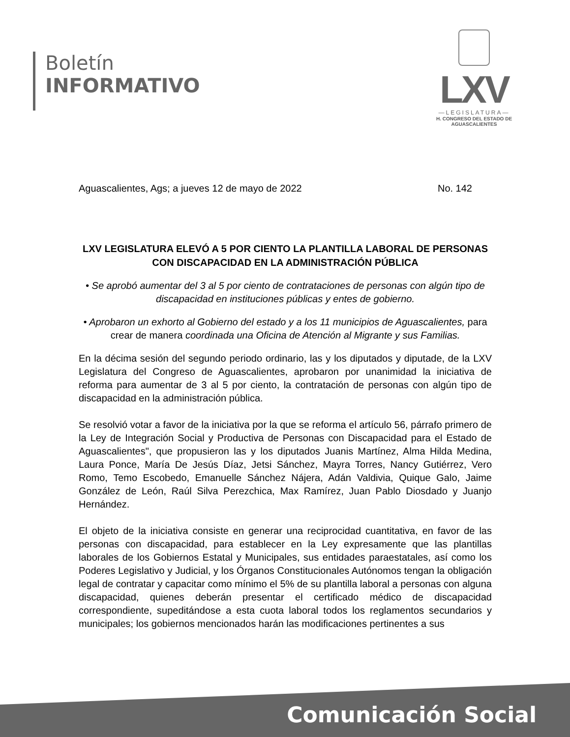Boletín
INFORMATIVO
LXV
—LEGISLATURA—
H. CONGRESO DEL ESTADO DE
AGUASCALIENTES
Aguascalientes, Ags; a jueves 12 de mayo de 2022 No. 142
LXV LEGISLATURA ELEVÓ A 5 POR CIENTO LA PLANTILLA LABORAL DE PERSONAS CON DISCAPACIDAD EN LA ADMINISTRACIÓN PÚBLICA
• Se aprobó aumentar del 3 al 5 por ciento de contrataciones de personas con algún tipo de discapacidad en instituciones públicas y entes de gobierno.
• Aprobaron un exhorto al Gobierno del estado y a los 11 municipios de Aguascalientes, para crear de manera coordinada una Oficina de Atención al Migrante y sus Familias.
En la décima sesión del segundo periodo ordinario, las y los diputados y diputade, de la LXV Legislatura del Congreso de Aguascalientes, aprobaron por unanimidad la iniciativa de reforma para aumentar de 3 al 5 por ciento, la contratación de personas con algún tipo de discapacidad en la administración pública.
Se resolvió votar a favor de la iniciativa por la que se reforma el artículo 56, párrafo primero de la Ley de Integración Social y Productiva de Personas con Discapacidad para el Estado de Aguascalientes", que propusieron las y los diputados Juanis Martínez, Alma Hilda Medina, Laura Ponce, María De Jesús Díaz, Jetsi Sánchez, Mayra Torres, Nancy Gutiérrez, Vero Romo, Temo Escobedo, Emanuelle Sánchez Nájera, Adán Valdivia, Quique Galo, Jaime González de León, Raúl Silva Perezchica, Max Ramírez, Juan Pablo Diosdado y Juanjo Hernández.
El objeto de la iniciativa consiste en generar una reciprocidad cuantitativa, en favor de las personas con discapacidad, para establecer en la Ley expresamente que las plantillas laborales de los Gobiernos Estatal y Municipales, sus entidades paraestatales, así como los Poderes Legislativo y Judicial, y los Órganos Constitucionales Autónomos tengan la obligación legal de contratar y capacitar como mínimo el 5% de su plantilla laboral a personas con alguna discapacidad, quienes deberán presentar el certificado médico de discapacidad correspondiente, supeditándose a esta cuota laboral todos los reglamentos secundarios y municipales; los gobiernos mencionados harán las modificaciones pertinentes a sus
Comunicación Social